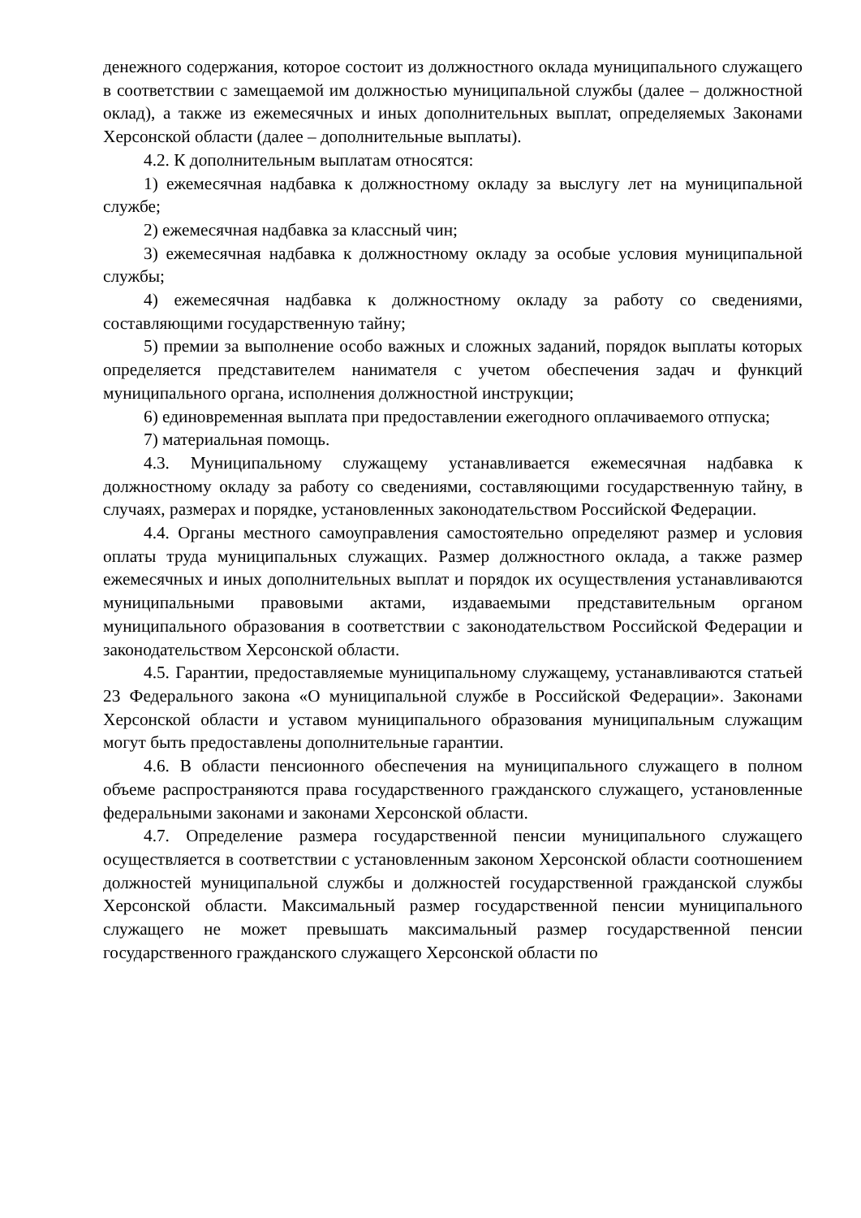денежного содержания, которое состоит из должностного оклада муниципального служащего в соответствии с замещаемой им должностью муниципальной службы (далее – должностной оклад), а также из ежемесячных и иных дополнительных выплат, определяемых Законами Херсонской области (далее – дополнительные выплаты).
4.2. К дополнительным выплатам относятся:
1) ежемесячная надбавка к должностному окладу за выслугу лет на муниципальной службе;
2) ежемесячная надбавка за классный чин;
3) ежемесячная надбавка к должностному окладу за особые условия муниципальной службы;
4) ежемесячная надбавка к должностному окладу за работу со сведениями, составляющими государственную тайну;
5) премии за выполнение особо важных и сложных заданий, порядок выплаты которых определяется представителем нанимателя с учетом обеспечения задач и функций муниципального органа, исполнения должностной инструкции;
6) единовременная выплата при предоставлении ежегодного оплачиваемого отпуска;
7) материальная помощь.
4.3. Муниципальному служащему устанавливается ежемесячная надбавка к должностному окладу за работу со сведениями, составляющими государственную тайну, в случаях, размерах и порядке, установленных законодательством Российской Федерации.
4.4. Органы местного самоуправления самостоятельно определяют размер и условия оплаты труда муниципальных служащих. Размер должностного оклада, а также размер ежемесячных и иных дополнительных выплат и порядок их осуществления устанавливаются муниципальными правовыми актами, издаваемыми представительным органом муниципального образования в соответствии с законодательством Российской Федерации и законодательством Херсонской области.
4.5. Гарантии, предоставляемые муниципальному служащему, устанавливаются статьей 23 Федерального закона «О муниципальной службе в Российской Федерации». Законами Херсонской области и уставом муниципального образования муниципальным служащим могут быть предоставлены дополнительные гарантии.
4.6. В области пенсионного обеспечения на муниципального служащего в полном объеме распространяются права государственного гражданского служащего, установленные федеральными законами и законами Херсонской области.
4.7. Определение размера государственной пенсии муниципального служащего осуществляется в соответствии с установленным законом Херсонской области соотношением должностей муниципальной службы и должностей государственной гражданской службы Херсонской области. Максимальный размер государственной пенсии муниципального служащего не может превышать максимальный размер государственной пенсии государственного гражданского служащего Херсонской области по